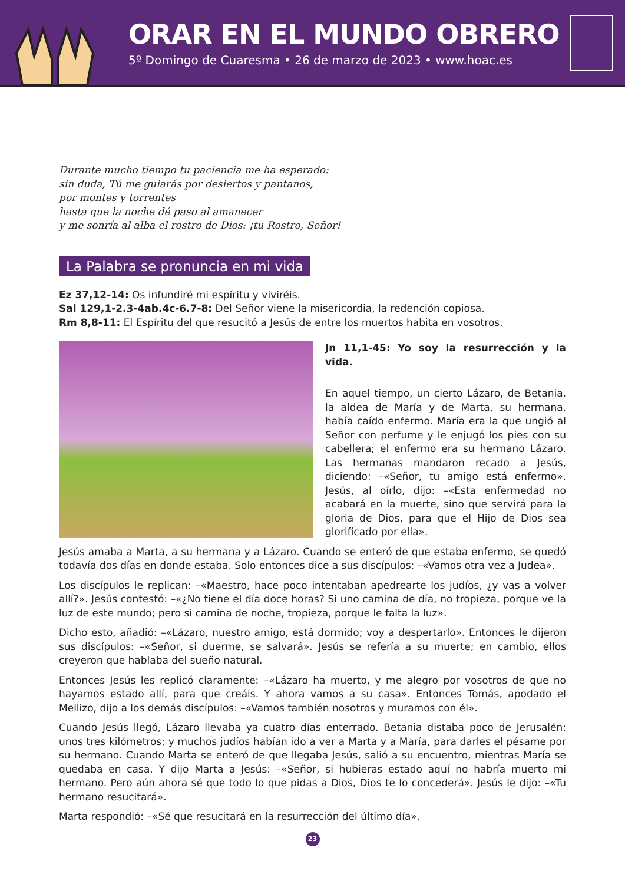ORAR EN EL MUNDO OBRERO
5º Domingo de Cuaresma • 26 de marzo de 2023 • www.hoac.es
Durante mucho tiempo tu paciencia me ha esperado:
sin duda, Tú me guiarás por desiertos y pantanos,
por montes y torrentes
hasta que la noche dé paso al amanecer
y me sonría al alba el rostro de Dios: ¡tu Rostro, Señor!
La Palabra se pronuncia en mi vida
Ez 37,12-14: Os infundiré mi espíritu y viviréis.
Sal 129,1-2.3-4ab.4c-6.7-8: Del Señor viene la misericordia, la redención copiosa.
Rm 8,8-11: El Espíritu del que resucitó a Jesús de entre los muertos habita en vosotros.
Jn 11,1-45: Yo soy la resurrección y la vida.
En aquel tiempo, un cierto Lázaro, de Betania, la aldea de María y de Marta, su hermana, había caído enfermo. María era la que ungió al Señor con perfume y le enjugó los pies con su cabellera; el enfermo era su hermano Lázaro. Las hermanas mandaron recado a Jesús, diciendo: –«Señor, tu amigo está enfermo». Jesús, al oírlo, dijo: –«Esta enfermedad no acabará en la muerte, sino que servirá para la gloria de Dios, para que el Hijo de Dios sea glorificado por ella».
Jesús amaba a Marta, a su hermana y a Lázaro. Cuando se enteró de que estaba enfermo, se quedó todavía dos días en donde estaba. Solo entonces dice a sus discípulos: –«Vamos otra vez a Judea».
Los discípulos le replican: –«Maestro, hace poco intentaban apedrearte los judíos, ¿y vas a volver allí?». Jesús contestó: –«¿No tiene el día doce horas? Si uno camina de día, no tropieza, porque ve la luz de este mundo; pero si camina de noche, tropieza, porque le falta la luz».
Dicho esto, añadió: –«Lázaro, nuestro amigo, está dormido; voy a despertarlo». Entonces le dijeron sus discípulos: –«Señor, si duerme, se salvará». Jesús se refería a su muerte; en cambio, ellos creyeron que hablaba del sueño natural.
Entonces Jesús les replicó claramente: –«Lázaro ha muerto, y me alegro por vosotros de que no hayamos estado allí, para que creáis. Y ahora vamos a su casa». Entonces Tomás, apodado el Mellizo, dijo a los demás discípulos: –«Vamos también nosotros y muramos con él».
Cuando Jesús llegó, Lázaro llevaba ya cuatro días enterrado. Betania distaba poco de Jerusalén: unos tres kilómetros; y muchos judíos habían ido a ver a Marta y a María, para darles el pésame por su hermano. Cuando Marta se enteró de que llegaba Jesús, salió a su encuentro, mientras María se quedaba en casa. Y dijo Marta a Jesús: –«Señor, si hubieras estado aquí no habría muerto mi hermano. Pero aún ahora sé que todo lo que pidas a Dios, Dios te lo concederá». Jesús le dijo: –«Tu hermano resucitará».
Marta respondió: –«Sé que resucitará en la resurrección del último día».
23